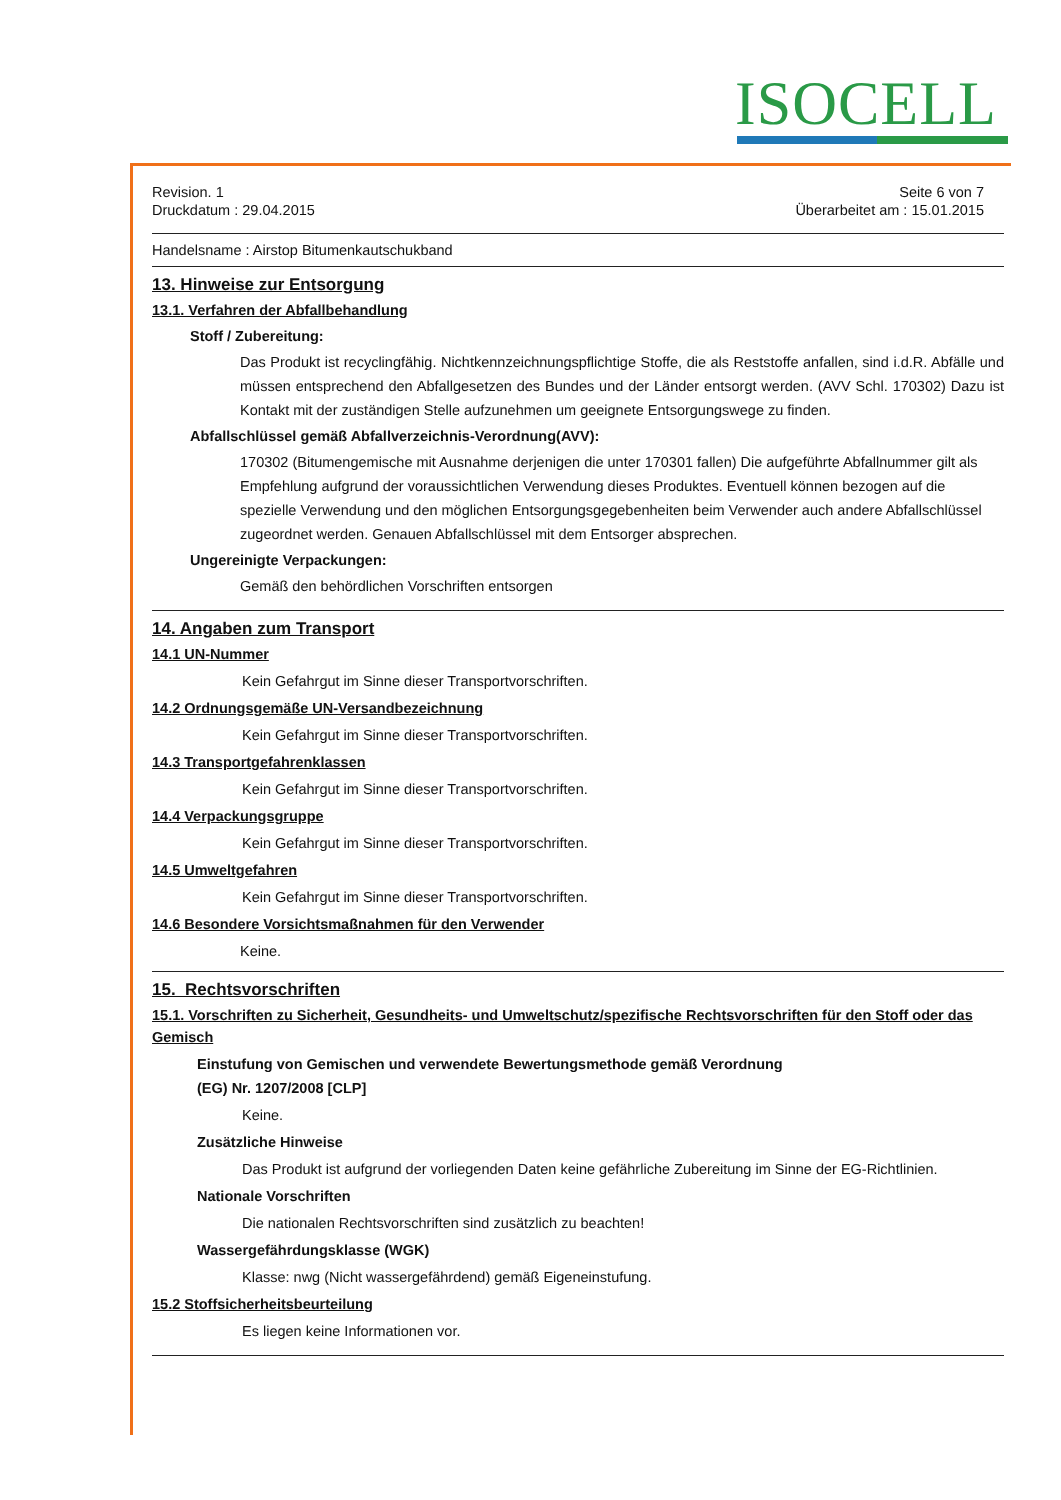ISOCELL
Revision. 1
Druckdatum : 29.04.2015
Seite 6 von 7
Überarbeitet am : 15.01.2015
Handelsname : Airstop Bitumenkautschukband
13. Hinweise zur Entsorgung
13.1. Verfahren der Abfallbehandlung
Stoff / Zubereitung:
Das Produkt ist recyclingfähig. Nichtkennzeichnungspflichtige Stoffe, die als Reststoffe anfallen, sind i.d.R. Abfälle und müssen entsprechend den Abfallgesetzen des Bundes und der Länder entsorgt werden. (AVV Schl. 170302) Dazu ist Kontakt mit der zuständigen Stelle aufzunehmen um geeignete Entsorgungswege zu finden.
Abfallschlüssel gemäß Abfallverzeichnis-Verordnung(AVV):
170302 (Bitumengemische mit Ausnahme derjenigen die unter 170301 fallen) Die aufgeführte Abfallnummer gilt als Empfehlung aufgrund der voraussichtlichen Verwendung dieses Produktes. Eventuell können bezogen auf die spezielle Verwendung und den möglichen Entsorgungsgegebenheiten beim Verwender auch andere Abfallschlüssel zugeordnet werden. Genauen Abfallschlüssel mit dem Entsorger absprechen.
Ungereinigte Verpackungen:
Gemäß den behördlichen Vorschriften entsorgen
14. Angaben zum Transport
14.1 UN-Nummer
Kein Gefahrgut im Sinne dieser Transportvorschriften.
14.2 Ordnungsgemäße UN-Versandbezeichnung
Kein Gefahrgut im Sinne dieser Transportvorschriften.
14.3 Transportgefahrenklassen
Kein Gefahrgut im Sinne dieser Transportvorschriften.
14.4 Verpackungsgruppe
Kein Gefahrgut im Sinne dieser Transportvorschriften.
14.5 Umweltgefahren
Kein Gefahrgut im Sinne dieser Transportvorschriften.
14.6 Besondere Vorsichtsmaßnahmen für den Verwender
Keine.
15. Rechtsvorschriften
15.1. Vorschriften zu Sicherheit, Gesundheits- und Umweltschutz/spezifische Rechtsvorschriften für den Stoff oder das Gemisch
Einstufung von Gemischen und verwendete Bewertungsmethode gemäß Verordnung
(EG) Nr. 1207/2008 [CLP]
Keine.
Zusätzliche Hinweise
Das Produkt ist aufgrund der vorliegenden Daten keine gefährliche Zubereitung im Sinne der EG-Richtlinien.
Nationale Vorschriften
Die nationalen Rechtsvorschriften sind zusätzlich zu beachten!
Wassergefährdungsklasse (WGK)
Klasse: nwg (Nicht wassergefährdend) gemäß Eigeneinstufung.
15.2 Stoffsicherheitsbeurteilung
Es liegen keine Informationen vor.